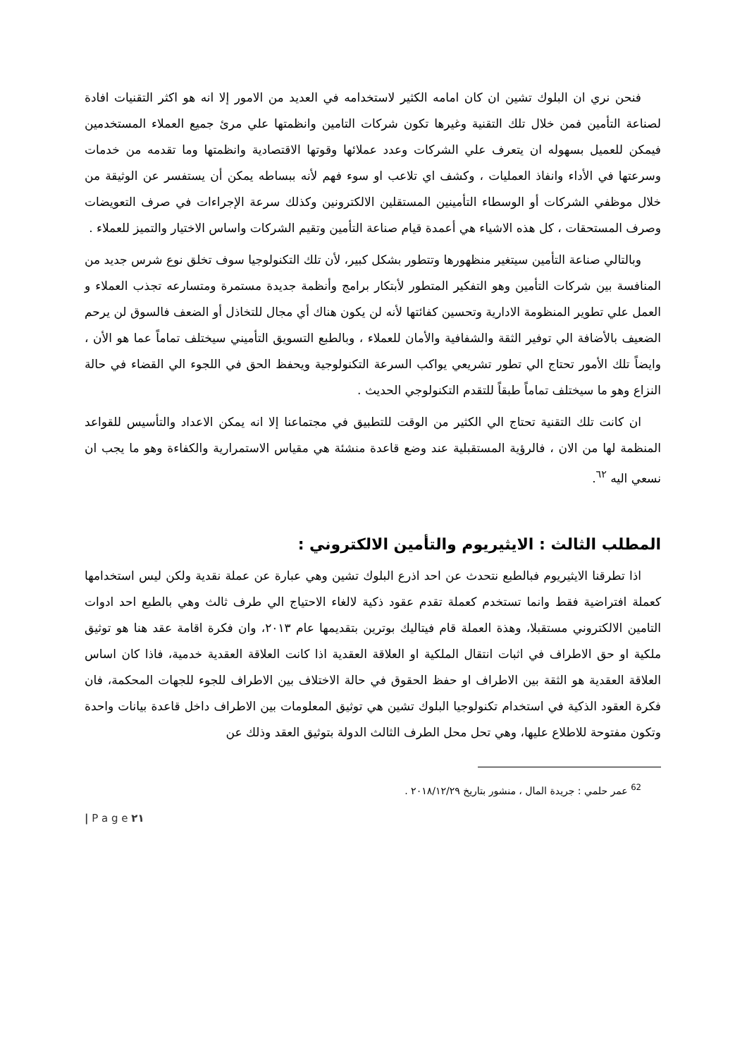فنحن نري ان البلوك تشين ان كان امامه الكثير لاستخدامه في العديد من الامور إلا انه هو اكثر التقنيات افادة لصناعة التأمين فمن خلال تلك التقنية وغيرها تكون شركات التامين وانظمتها علي مرئ جميع العملاء المستخدمين فيمكن للعميل بسهوله ان يتعرف علي الشركات وعدد عملائها وقوتها الاقتصادية وانظمتها وما تقدمه من خدمات وسرعتها في الأداء وانفاذ العمليات ، وكشف اي تلاعب او سوء فهم لأنه ببساطه يمكن أن يستفسر عن الوثيقة من خلال موظفي الشركات أو الوسطاء التأمينين المستقلين الالكترونين وكذلك سرعة الإجراءات في صرف التعويضات وصرف المستحقات ، كل هذه الاشياء هي أعمدة قيام صناعة التأمين وتقيم الشركات واساس الاختيار والتميز للعملاء .
وبالتالي صناعة التأمين سيتغير منظهورها وتتطور بشكل كبير، لأن تلك التكنولوجيا سوف تخلق نوع شرس جديد من المنافسة بين شركات التأمين وهو التفكير المتطور لأبتكار برامج وأنظمة جديدة مستمرة ومتسارعه تجذب العملاء و العمل علي تطوير المنظومة الادارية وتحسين كفائتها لأنه لن يكون هناك أي مجال للتخاذل أو الضعف فالسوق لن يرحم الضعيف بالأضافة الي توفير الثقة والشفافية والأمان للعملاء ، وبالطبع التسويق التأميني سيختلف تماماً عما هو الأن ، وايضاً تلك الأمور تحتاج الي تطور تشريعي يواكب السرعة التكنولوجية ويحفظ الحق في اللجوء الي القضاء في حالة النزاع وهو ما سيختلف تماماً طبقاً للتقدم التكنولوجي الحديث .
ان كانت تلك التقنية تحتاج الي الكثير من الوقت للتطبيق في مجتماعنا إلا انه يمكن الاعداد والتأسيس للقواعد المنظمة لها من الان ، فالرؤية المستقبلية عند وضع قاعدة منشئة هي مقياس الاستمرارية والكفاءة وهو ما يجب ان نسعي اليه <sup>٦٢</sup>.
المطلب الثالث : الايثيريوم والتأمين الالكتروني :
اذا تطرقنا الايثيريوم فبالطبع نتحدث عن احد اذرع البلوك تشين وهي عبارة عن عملة نقدية ولكن ليس استخدامها كعملة افتراضية فقط وانما تستخدم كعملة تقدم عقود ذكية لالغاء الاحتياج الي طرف ثالث وهي بالطبع احد ادوات التامين الالكتروني مستقبلا، وهذة العملة قام فيتاليك بوترين بتقديمها عام ٢٠١٣، وان فكرة اقامة عقد هنا هو توثيق ملكية او حق الاطراف في اثبات انتقال الملكية او العلاقة العقدية اذا كانت العلاقة العقدية خدمية، فاذا كان اساس العلاقة العقدية هو الثقة بين الاطراف او حفظ الحقوق في حالة الاختلاف بين الاطراف للجوء للجهات المحكمة، فان فكرة العقود الذكية في استخدام تكنولوجيا البلوك تشين هي توثيق المعلومات بين الاطراف داخل قاعدة بيانات واحدة وتكون مفتوحة للاطلاع عليها، وهي تحل محل الطرف الثالث الدولة بتوثيق العقد وذلك عن
<sup>62</sup> عمر حلمي : جريدة المال ، منشور بتاريخ ٢٠١٨/١٢/٢٩ .
| P a g e ٢١